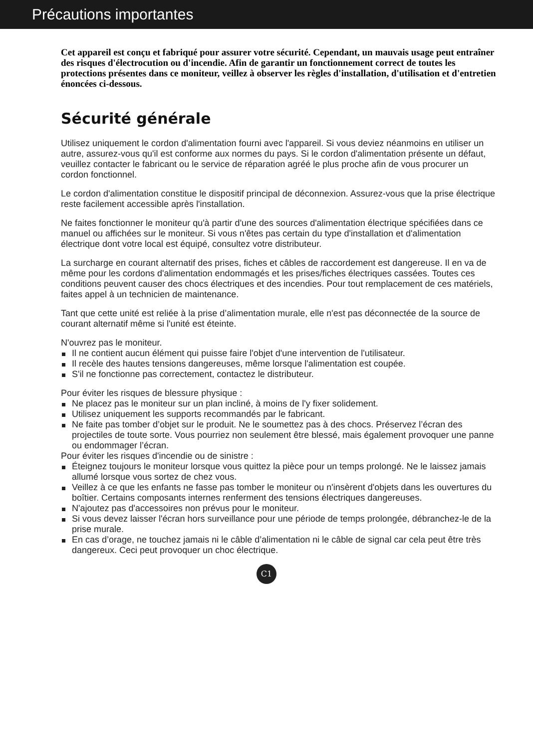Précautions importantes
Cet appareil est conçu et fabriqué pour assurer votre sécurité. Cependant, un mauvais usage peut entraîner des risques d'électrocution ou d'incendie. Afin de garantir un fonctionnement correct de toutes les protections présentes dans ce moniteur, veillez à observer les règles d'installation, d'utilisation et d'entretien énoncées ci-dessous.
Sécurité générale
Utilisez uniquement le cordon d'alimentation fourni avec l'appareil. Si vous deviez néanmoins en utiliser un autre, assurez-vous qu'il est conforme aux normes du pays. Si le cordon d'alimentation présente un défaut, veuillez contacter le fabricant ou le service de réparation agréé le plus proche afin de vous procurer un cordon fonctionnel.
Le cordon d'alimentation constitue le dispositif principal de déconnexion. Assurez-vous que la prise électrique reste facilement accessible après l'installation.
Ne faites fonctionner le moniteur qu'à partir d'une des sources d'alimentation électrique spécifiées dans ce manuel ou affichées sur le moniteur. Si vous n'êtes pas certain du type d'installation et d'alimentation électrique dont votre local est équipé, consultez votre distributeur.
La surcharge en courant alternatif des prises, fiches et câbles de raccordement est dangereuse. Il en va de même pour les cordons d'alimentation endommagés et les prises/fiches électriques cassées. Toutes ces conditions peuvent causer des chocs électriques et des incendies. Pour tout remplacement de ces matériels, faites appel à un technicien de maintenance.
Tant que cette unité est reliée à la prise d’alimentation murale, elle n'est pas déconnectée de la source de courant alternatif même si l'unité est éteinte.
N'ouvrez pas le moniteur.
Il ne contient aucun élément qui puisse faire l'objet d'une intervention de l'utilisateur.
Il recèle des hautes tensions dangereuses, même lorsque l'alimentation est coupée.
S'il ne fonctionne pas correctement, contactez le distributeur.
Pour éviter les risques de blessure physique :
Ne placez pas le moniteur sur un plan incliné, à moins de l'y fixer solidement.
Utilisez uniquement les supports recommandés par le fabricant.
Ne faite pas tomber d’objet sur le produit. Ne le soumettez pas à des chocs. Préservez l’écran des projectiles de toute sorte. Vous pourriez non seulement être blessé, mais également provoquer une panne ou endommager l’écran.
Pour éviter les risques d'incendie ou de sinistre :
Éteignez toujours le moniteur lorsque vous quittez la pièce pour un temps prolongé. Ne le laissez jamais allumé lorsque vous sortez de chez vous.
Veillez à ce que les enfants ne fasse pas tomber le moniteur ou n'insèrent d'objets dans les ouvertures du boîtier. Certains composants internes renferment des tensions électriques dangereuses.
N'ajoutez pas d'accessoires non prévus pour le moniteur.
Si vous devez laisser l'écran hors surveillance pour une période de temps prolongée, débranchez-le de la prise murale.
En cas d’orage, ne touchez jamais ni le câble d’alimentation ni le câble de signal car cela peut être très dangereux. Ceci peut provoquer un choc électrique.
C1